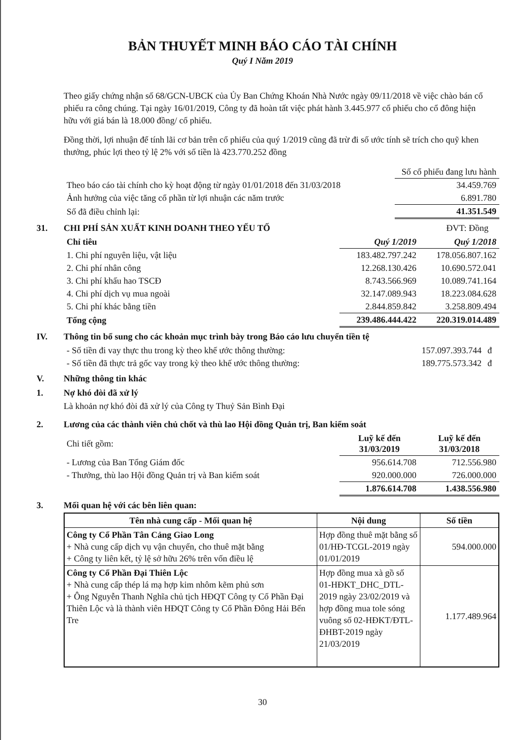BẢN THUYẾT MINH BÁO CÁO TÀI CHÍNH
Quý I Năm 2019
Theo giấy chứng nhận số 68/GCN-UBCK của Ủy Ban Chứng Khoán Nhà Nước ngày 09/11/2018 về việc chào bán cổ phiếu ra công chúng. Tại ngày 16/01/2019, Công ty đã hoàn tất việc phát hành 3.445.977 cổ phiếu cho cổ đông hiện hữu với giá bán là 18.000 đồng/ cổ phiếu.
Đồng thời, lợi nhuận để tính lãi cơ bản trên cổ phiếu của quý 1/2019 cũng đã trừ đi số ước tính sẽ trích cho quỹ khen thưởng, phúc lợi theo tỷ lệ 2% với số tiền là 423.770.252 đồng
| | Số cổ phiếu đang lưu hành |
| Theo báo cáo tài chính cho kỳ hoạt động từ ngày 01/01/2018 đến 31/03/2018 | 34.459.769 |
| Ảnh hưởng của việc tăng cổ phần từ lợi nhuận các năm trước | 6.891.780 |
| Số đã điều chỉnh lại: | 41.351.549 |
31. CHI PHÍ SẢN XUẤT KINH DOANH THEO YẾU TỐ ĐVT: Đồng
| Chỉ tiêu | Quý 1/2019 | Quý 1/2018 |
| 1. Chi phí nguyên liệu, vật liệu | 183.482.797.242 | 178.056.807.162 |
| 2. Chi phí nhân công | 12.268.130.426 | 10.690.572.041 |
| 3. Chi phí khấu hao TSCĐ | 8.743.566.969 | 10.089.741.164 |
| 4. Chi phí dịch vụ mua ngoài | 32.147.089.943 | 18.223.084.628 |
| 5. Chi phí khác bằng tiền | 2.844.859.842 | 3.258.809.494 |
| Tổng cộng | 239.486.444.422 | 220.319.014.489 |
IV. Thông tin bổ sung cho các khoản mục trình bày trong Báo cáo lưu chuyển tiền tệ
| - Số tiền đi vay thực thu trong kỳ theo khế ước thông thường: | 157.097.393.744 | đ |
| - Số tiền đã thực trả gốc vay trong kỳ theo khế ước thông thường: | 189.775.573.342 | đ |
V. Những thông tin khác
1. Nợ khó đòi đã xử lý
Là khoản nợ khó đòi đã xử lý của Công ty Thuỷ Sản Bình Đại
2. Lương của các thành viên chủ chốt và thù lao Hội đồng Quản trị, Ban kiểm soát
| Chi tiết gồm: | Luỹ kế đến 31/03/2019 | Luỹ kế đến 31/03/2018 |
| - Lương của Ban Tổng Giám đốc | 956.614.708 | 712.556.980 |
| - Thưởng, thù lao Hội đồng Quản trị và Ban kiểm soát | 920.000.000 | 726.000.000 |
| | 1.876.614.708 | 1.438.556.980 |
3. Mối quan hệ với các bên liên quan:
| Tên nhà cung cấp - Mối quan hệ | Nội dung | Số tiền |
| --- | --- | --- |
| Công ty Cổ Phần Tân Cảng Giao Long + Nhà cung cấp dịch vụ vận chuyển, cho thuê mặt bằng + Công ty liên kết, tỷ lệ sở hữu 26% trên vốn điều lệ | Hợp đồng thuê mặt bằng số 01/HĐ-TCGL-2019 ngày 01/01/2019 | 594.000.000 |
| Công ty Cổ Phần Đại Thiên Lộc + Nhà cung cấp thép lá mạ hợp kim nhôm kẽm phủ sơn + Ông Nguyễn Thanh Nghĩa chủ tịch HĐQT Công ty Cổ Phần Đại Thiên Lộc và là thành viên HĐQT Công ty Cổ Phần Đông Hải Bến Tre | Hợp đồng mua xà gồ số 01-HĐKT_DHC_DTL-2019 ngày 23/02/2019 và hợp đồng mua tole sóng vuông số 02-HĐKT/ĐTL-ĐHBT-2019 ngày 21/03/2019 | 1.177.489.964 |
30